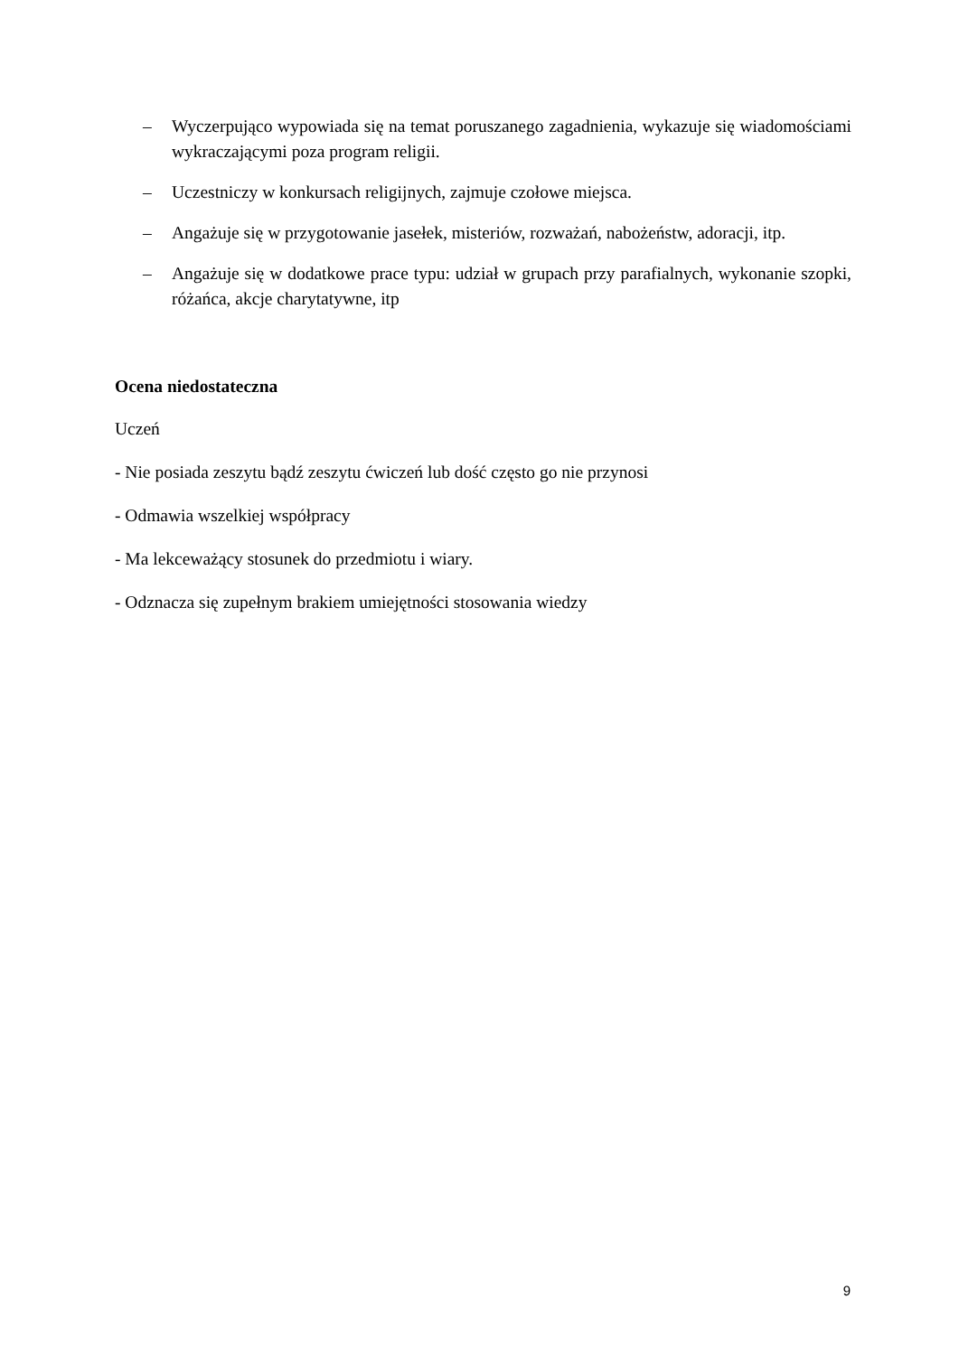– Wyczerpująco wypowiada się na temat poruszanego zagadnienia, wykazuje się wiadomościami wykraczającymi poza program religii.
– Uczestniczy w konkursach religijnych, zajmuje czołowe miejsca.
– Angażuje się w przygotowanie jasełek, misteriów, rozważań, nabożeństw, adoracji, itp.
– Angażuje się w dodatkowe prace typu: udział w grupach przy parafialnych, wykonanie szopki, różańca, akcje charytatywne, itp
Ocena niedostateczna
Uczeń
- Nie posiada zeszytu bądź zeszytu ćwiczeń lub dość często go nie przynosi
- Odmawia wszelkiej współpracy
- Ma lekceważący stosunek do przedmiotu i wiary.
- Odznacza się zupełnym brakiem umiejętności stosowania wiedzy
9